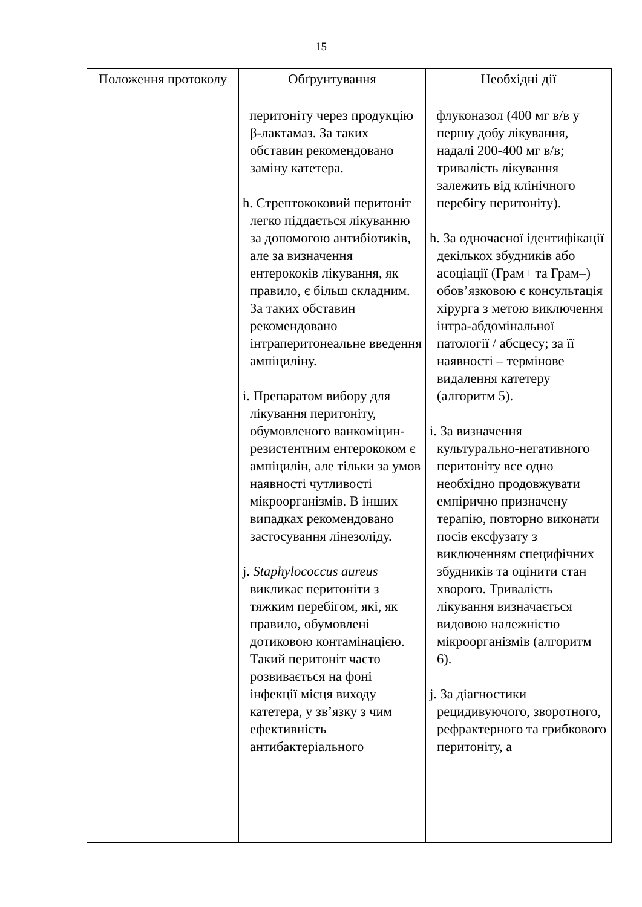15
| Положення протоколу | Обґрунтування | Необхідні дії |
| --- | --- | --- |
| | перитоніту через продукцію β-лактамаз. За таких обставин рекомендовано заміну катетера. h. Стрептококовий перитоніт легко піддається лікуванню за допомогою антибіотиків, але за визначення ентерококів лікування, як правило, є більш складним. За таких обставин рекомендовано інтраперитонеальне введення ампіциліну. i. Препаратом вибору для лікування перитоніту, обумовленого ванкоміцин-резистентним ентерококом є ампіцилін, але тільки за умов наявності чутливості мікроорганізмів. В інших випадках рекомендовано застосування лінезоліду. j. Staphylococcus aureus викликає перитоніти з тяжким перебігом, які, як правило, обумовлені дотиковою контамінацією. Такий перитоніт часто розвивається на фоні інфекції місця виходу катетера, у зв’язку з чим ефективність антибактеріального | флуконазол (400 мг в/в у першу добу лікування, надалі 200-400 мг в/в; тривалість лікування залежить від клінічного перебігу перитоніту). h. За одночасної ідентифікації декількох збудників або асоціації (Грам+ та Грам–) обов’язковою є консультація хірурга з метою виключення інтра-абдомінальної патології / абсцесу; за її наявності – термінове видалення катетеру (алгоритм 5). i. За визначення культурально-негативного перитоніту все одно необхідно продовжувати емпірично призначену терапію, повторно виконати посів ексфузату з виключенням специфічних збудників та оцінити стан хворого. Тривалість лікування визначається видовою належністю мікроорганізмів (алгоритм 6). j. За діагностики рецидивуючого, зворотного, рефрактерного та грибкового перитоніту, а |